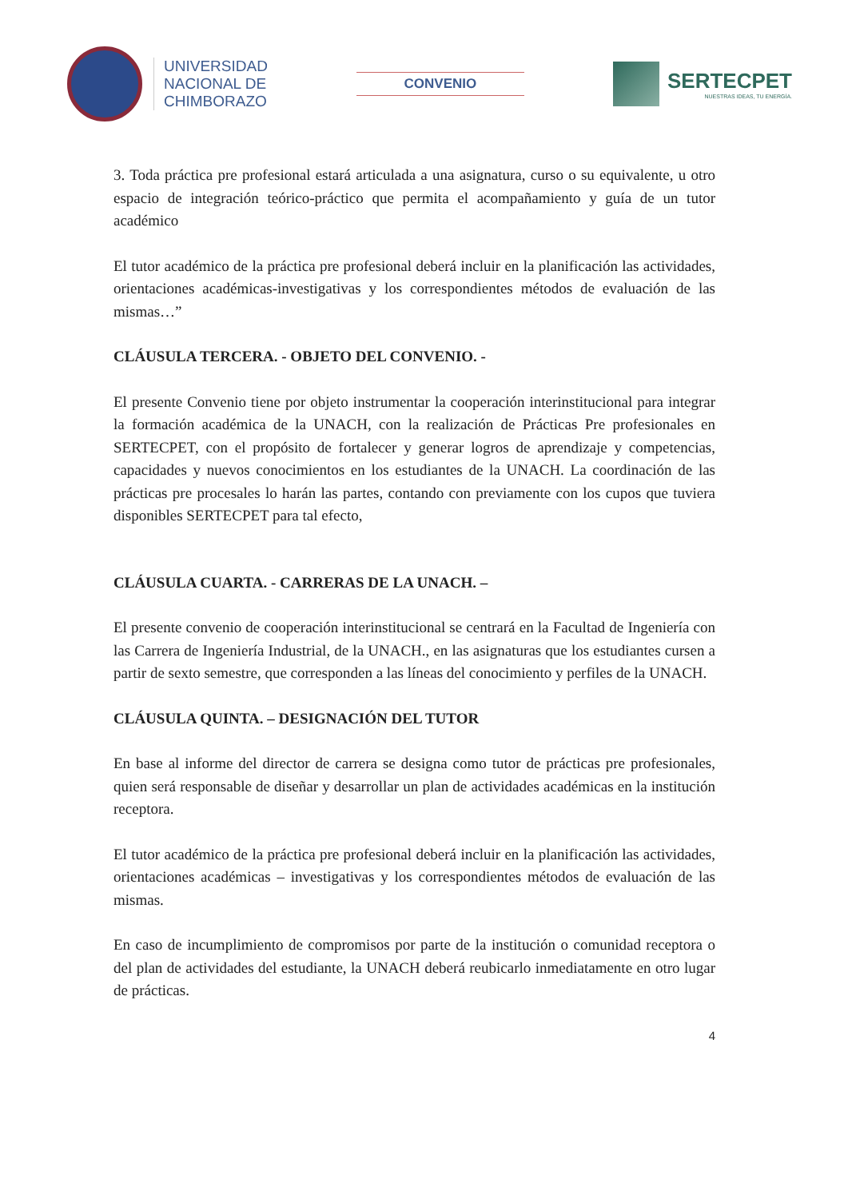UNIVERSIDAD
NACIONAL DE
CHIMBORAZO
CONVENIO
SERTECPET
NUESTRAS IDEAS, TU ENERGÍA.
3. Toda práctica pre profesional estará articulada a una asignatura, curso o su equivalente, u otro espacio de integración teórico-práctico que permita el acompañamiento y guía de un tutor académico
El tutor académico de la práctica pre profesional deberá incluir en la planificación las actividades, orientaciones académicas-investigativas y los correspondientes métodos de evaluación de las mismas…”
CLÁUSULA TERCERA. - OBJETO DEL CONVENIO. -
El presente Convenio tiene por objeto instrumentar la cooperación interinstitucional para integrar la formación académica de la UNACH, con la realización de Prácticas Pre profesionales en SERTECPET, con el propósito de fortalecer y generar logros de aprendizaje y competencias, capacidades y nuevos conocimientos en los estudiantes de la UNACH. La coordinación de las prácticas pre procesales lo harán las partes, contando con previamente con los cupos que tuviera disponibles SERTECPET para tal efecto,
CLÁUSULA CUARTA. - CARRERAS DE LA UNACH. –
El presente convenio de cooperación interinstitucional se centrará en la Facultad de Ingeniería con las Carrera de Ingeniería Industrial, de la UNACH., en las asignaturas que los estudiantes cursen a partir de sexto semestre, que corresponden a las líneas del conocimiento y perfiles de la UNACH.
CLÁUSULA QUINTA. – DESIGNACIÓN DEL TUTOR
En base al informe del director de carrera se designa como tutor de prácticas pre profesionales, quien será responsable de diseñar y desarrollar un plan de actividades académicas en la institución receptora.
El tutor académico de la práctica pre profesional deberá incluir en la planificación las actividades, orientaciones académicas – investigativas y los correspondientes métodos de evaluación de las mismas.
En caso de incumplimiento de compromisos por parte de la institución o comunidad receptora o del plan de actividades del estudiante, la UNACH deberá reubicarlo inmediatamente en otro lugar de prácticas.
4